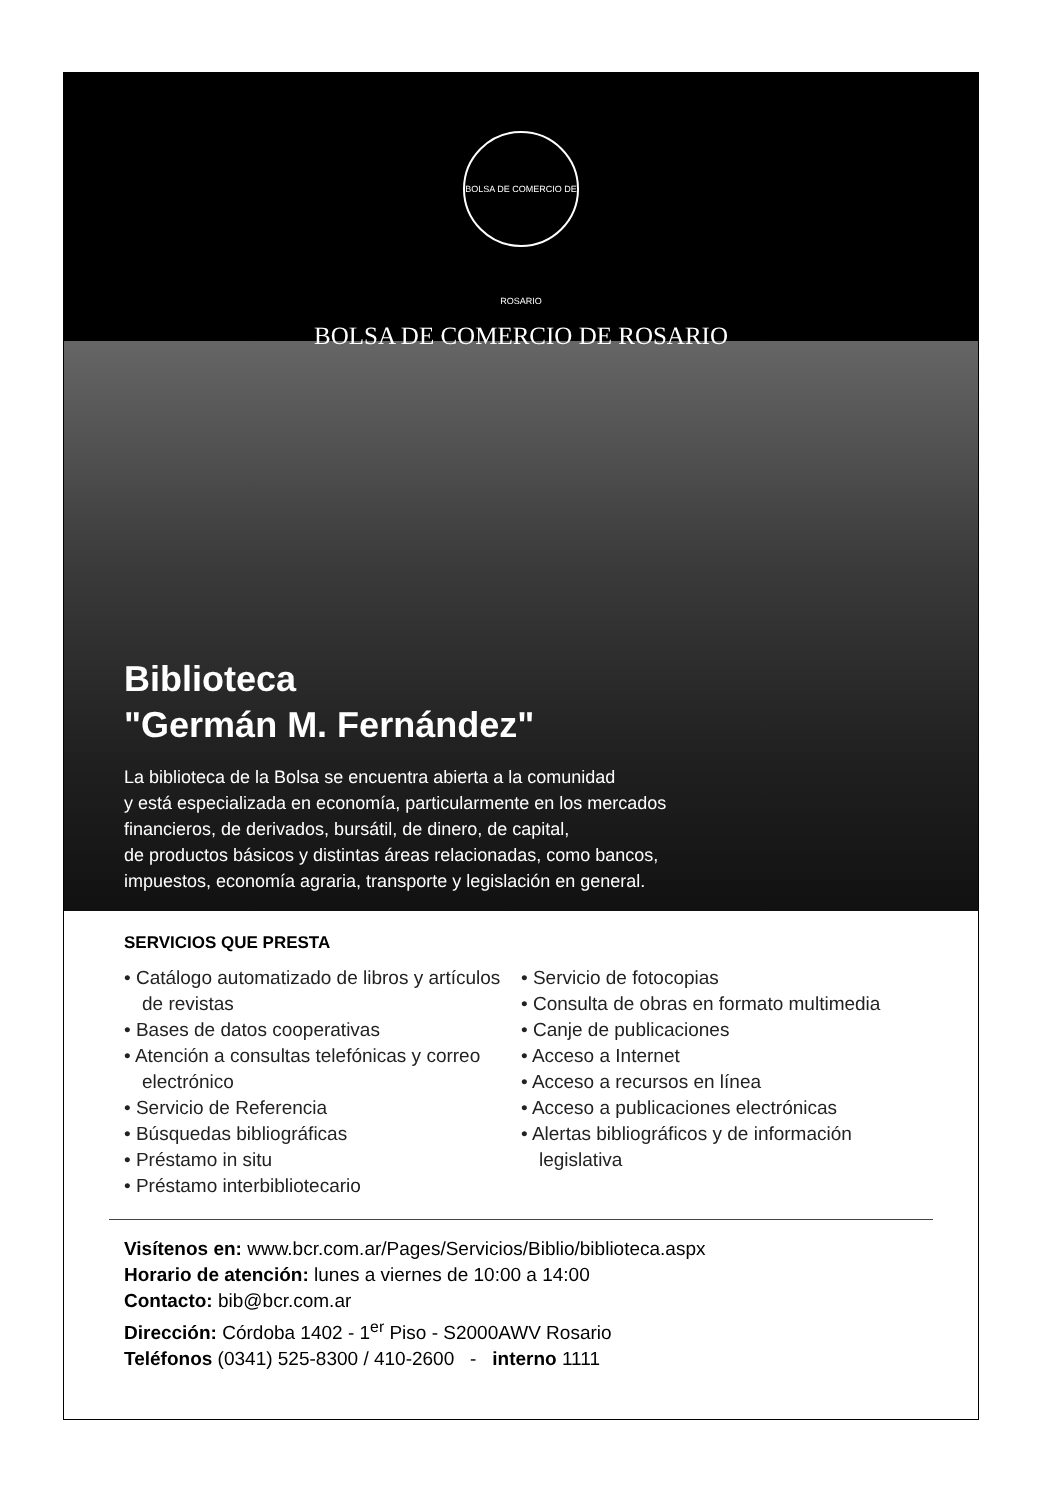BOLSA DE COMERCIO DE ROSARIO
BOLSA DE COMERCIO DE ROSARIO
Biblioteca
"Germán M. Fernández"
La biblioteca de la Bolsa se encuentra abierta a la comunidad
y está especializada en economía, particularmente en los mercados
financieros, de derivados, bursátil, de dinero, de capital,
de productos básicos y distintas áreas relacionadas, como bancos,
impuestos, economía agraria, transporte y legislación en general.
SERVICIOS QUE PRESTA
• Catálogo automatizado de libros y artículos de revistas
• Bases de datos cooperativas
• Atención a consultas telefónicas y correo electrónico
• Servicio de Referencia
• Búsquedas bibliográficas
• Préstamo in situ
• Préstamo interbibliotecario
• Servicio de fotocopias
• Consulta de obras en formato multimedia
• Canje de publicaciones
• Acceso a Internet
• Acceso a recursos en línea
• Acceso a publicaciones electrónicas
• Alertas bibliográficos y de información legislativa
Visítenos en: www.bcr.com.ar/Pages/Servicios/Biblio/biblioteca.aspx
Horario de atención: lunes a viernes de 10:00 a 14:00
Contacto: bib@bcr.com.ar
Dirección: Córdoba 1402 - 1<sup>er</sup> Piso - S2000AWV Rosario
Teléfonos (0341) 525-8300 / 410-2600 - interno 1111